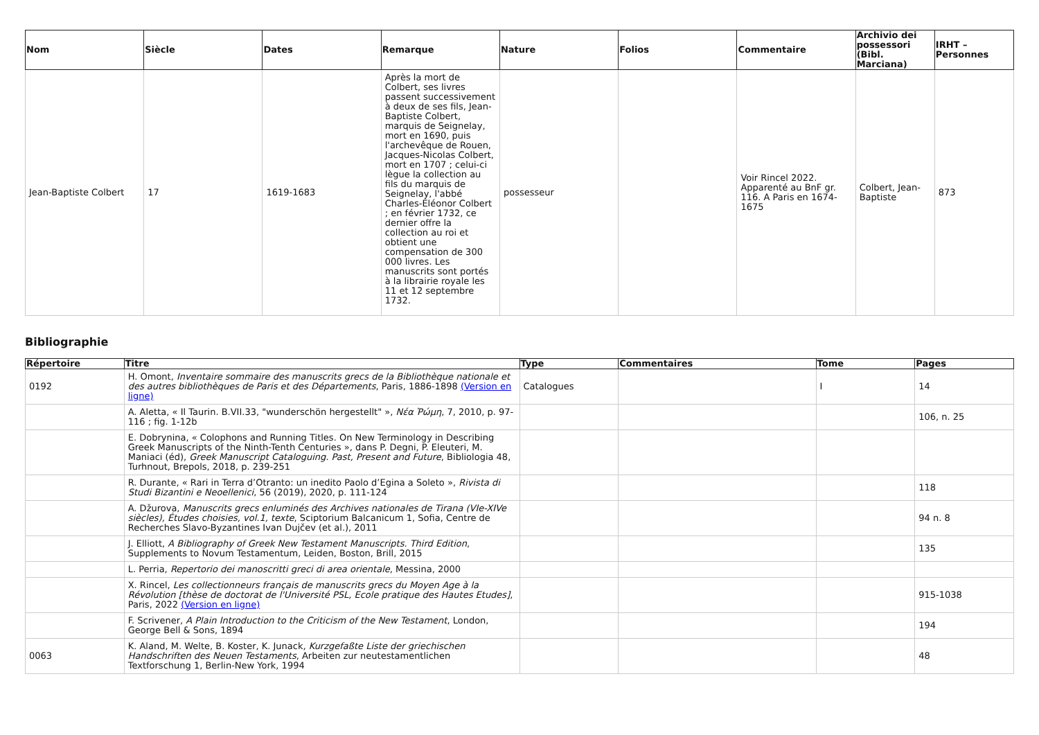| Nom | Siècle | Dates | Remarque | Nature | Folios | Commentaire | Archivio dei possessori (Bibl. Marciana) | IRHT – Personnes |
| --- | --- | --- | --- | --- | --- | --- | --- | --- |
| Jean-Baptiste Colbert | 17 | 1619-1683 | Après la mort de Colbert, ses livres passent successivement à deux de ses fils, Jean-Baptiste Colbert, marquis de Seignelay, mort en 1690, puis l'archevêque de Rouen, Jacques-Nicolas Colbert, mort en 1707 ; celui-ci lègue la collection au fils du marquis de Seignelay, l'abbé Charles-Éléonor Colbert ; en février 1732, ce dernier offre la collection au roi et obtient une compensation de 300 000 livres. Les manuscrits sont portés à la librairie royale les 11 et 12 septembre 1732. | possesseur | | Voir Rincel 2022. Apparenté au BnF gr. 116. A Paris en 1674-1675 | Colbert, Jean-Baptiste | 873 |
Bibliographie
| Répertoire | Titre | Type | Commentaires | Tome | Pages |
| --- | --- | --- | --- | --- | --- |
| 0192 | H. Omont, Inventaire sommaire des manuscrits grecs de la Bibliothèque nationale et des autres bibliothèques de Paris et des Départements , Paris, 1886-1898 (Version en ligne) | Catalogues | | I | 14 |
| | A. Aletta, « Il Taurin. B.VII.33, "wunderschön hergestellt" », Νέα Ῥώμη , 7, 2010, p. 97-116 ; fig. 1-12b | | | | 106, n. 25 |
| | E. Dobrynina, « Colophons and Running Titles. On New Terminology in Describing Greek Manuscripts of the Ninth-Tenth Centuries », dans P. Degni, P. Eleuteri, M. Maniaci (éd), Greek Manuscript Cataloguing. Past, Present and Future , Bibliologia 48, Turhnout, Brepols, 2018, p. 239-251 | | | | |
| | R. Durante, « Rari in Terra d’Otranto: un inedito Paolo d’Egina a Soleto », Rivista di Studi Bizantini e Neoellenici , 56 (2019), 2020, p. 111-124 | | | | 118 |
| | A. Džurova, Manuscrits grecs enluminés des Archives nationales de Tirana (VIe-XIVe siècles), Études choisies, vol.1, texte , Sciptorium Balcanicum 1, Sofia, Centre de Recherches Slavo-Byzantines Ivan Dujčev (et al.), 2011 | | | | 94 n. 8 |
| | J. Elliott, A Bibliography of Greek New Testament Manuscripts. Third Edition , Supplements to Novum Testamentum, Leiden, Boston, Brill, 2015 | | | | 135 |
| | L. Perria, Repertorio dei manoscritti greci di area orientale , Messina, 2000 | | | | |
| | X. Rincel, Les collectionneurs français de manuscrits grecs du Moyen Age à la Révolution [thèse de doctorat de l'Université PSL, Ecole pratique des Hautes Etudes] , Paris, 2022 (Version en ligne) | | | | 915-1038 |
| | F. Scrivener, A Plain Introduction to the Criticism of the New Testament , London, George Bell & Sons, 1894 | | | | 194 |
| 0063 | K. Aland, M. Welte, B. Koster, K. Junack, Kurzgefaßte Liste der griechischen Handschriften des Neuen Testaments , Arbeiten zur neutestamentlichen Textforschung 1, Berlin-New York, 1994 | | | | 48 |